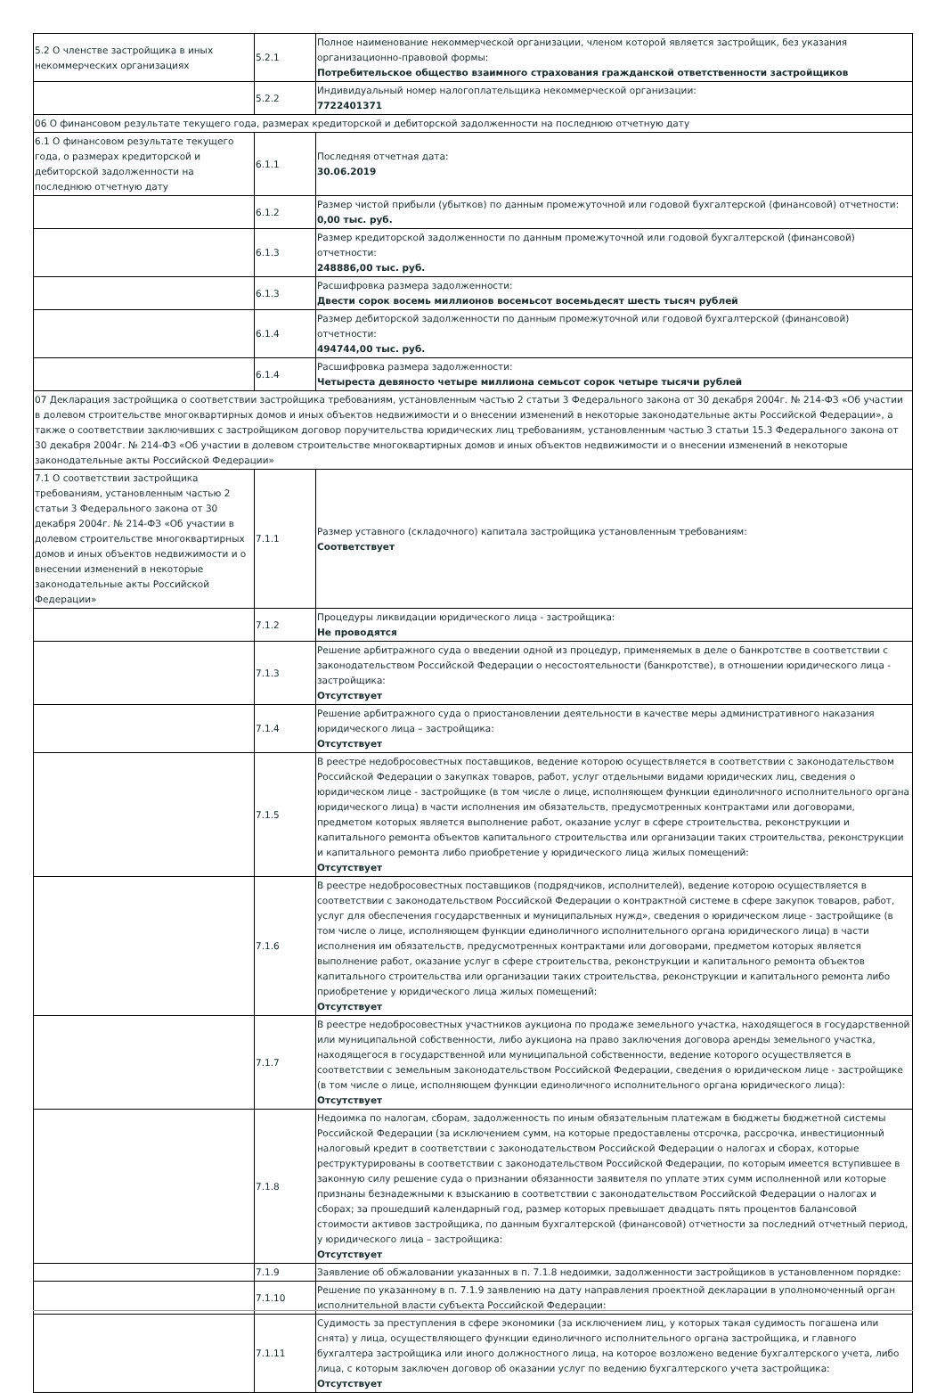| 5.2 О членстве застройщика в иных некоммерческих организациях | 5.2.1 | Полное наименование некоммерческой организации, членом которой является застройщик, без указания организационно-правовой формы: Потребительское общество взаимного страхования гражданской ответственности застройщиков |
| | 5.2.2 | Индивидуальный номер налогоплательщика некоммерческой организации: 7722401371 |
| 06 О финансовом результате текущего года, размерах кредиторской и дебиторской задолженности на последнюю отчетную дату | | |
| 6.1 О финансовом результате текущего года, о размерах кредиторской и дебиторской задолженности на последнюю отчетную дату | 6.1.1 | Последняя отчетная дата: 30.06.2019 |
| | 6.1.2 | Размер чистой прибыли (убытков) по данным промежуточной или годовой бухгалтерской (финансовой) отчетности: 0,00 тыс. руб. |
| | 6.1.3 | Размер кредиторской задолженности по данным промежуточной или годовой бухгалтерской (финансовой) отчетности: 248886,00 тыс. руб. |
| | 6.1.3 | Расшифровка размера задолженности: Двести сорок восемь миллионов восемьсот восемьдесят шесть тысяч рублей |
| | 6.1.4 | Размер дебиторской задолженности по данным промежуточной или годовой бухгалтерской (финансовой) отчетности: 494744,00 тыс. руб. |
| | 6.1.4 | Расшифровка размера задолженности: Четыреста девяносто четыре миллиона семьсот сорок четыре тысячи рублей |
| 07 Декларация застройщика о соответствии застройщика требованиям, установленным частью 2 статьи 3 Федерального закона от 30 декабря 2004г. № 214-ФЗ «Об участии в долевом строительстве многоквартирных домов и иных объектов недвижимости и о внесении изменений в некоторые законодательные акты Российской Федерации», а также о соответствии заключивших с застройщиком договор поручительства юридических лиц требованиям, установленным частью 3 статьи 15.3 Федерального закона от 30 декабря 2004г. № 214-ФЗ «Об участии в долевом строительстве многоквартирных домов и иных объектов недвижимости и о внесении изменений в некоторые законодательные акты Российской Федерации» | | |
| 7.1 О соответствии застройщика требованиям, установленным частью 2 статьи 3 Федерального закона от 30 декабря 2004г. № 214-ФЗ «Об участии в долевом строительстве многоквартирных домов и иных объектов недвижимости и о внесении изменений в некоторые законодательные акты Российской Федерации» | 7.1.1 | Размер уставного (складочного) капитала застройщика установленным требованиям: Соответствует |
| | 7.1.2 | Процедуры ликвидации юридического лица - застройщика: Не проводятся |
| | 7.1.3 | Решение арбитражного суда о введении одной из процедур, применяемых в деле о банкротстве в соответствии с законодательством Российской Федерации о несостоятельности (банкротстве), в отношении юридического лица - застройщика: Отсутствует |
| | 7.1.4 | Решение арбитражного суда о приостановлении деятельности в качестве меры административного наказания юридического лица – застройщика: Отсутствует |
| | 7.1.5 | В реестре недобросовестных поставщиков, ведение которою осуществляется в соответствии с законодательством Российской Федерации о закупках товаров, работ, услуг отдельными видами юридических лиц, сведения о юридическом лице - застройщике (в том числе о лице, исполняющем функции единоличного исполнительного органа юридического лица) в части исполнения им обязательств, предусмотренных контрактами или договорами, предметом которых является выполнение работ, оказание услуг в сфере строительства, реконструкции и капитального ремонта объектов капитального строительства или организации таких строительства, реконструкции и капитального ремонта либо приобретение у юридического лица жилых помещений: Отсутствует |
| | 7.1.6 | В реестре недобросовестных поставщиков (подрядчиков, исполнителей), ведение которою осуществляется в соответствии с законодательством Российской Федерации о контрактной системе в сфере закупок товаров, работ, услуг для обеспечения государственных и муниципальных нужд», сведения о юридическом лице - застройщике (в том числе о лице, исполняющем функции единоличного исполнительного органа юридического лица) в части исполнения им обязательств, предусмотренных контрактами или договорами, предметом которых является выполнение работ, оказание услуг в сфере строительства, реконструкции и капитального ремонта объектов капитального строительства или организации таких строительства, реконструкции и капитального ремонта либо приобретение у юридического лица жилых помещений: Отсутствует |
| | 7.1.7 | В реестре недобросовестных участников аукциона по продаже земельного участка, находящегося в государственной или муниципальной собственности, либо аукциона на право заключения договора аренды земельного участка, находящегося в государственной или муниципальной собственности, ведение которого осуществляется в соответствии с земельным законодательством Российской Федерации, сведения о юридическом лице - застройщике (в том числе о лице, исполняющем функции единоличного исполнительного органа юридического лица): Отсутствует |
| | 7.1.8 | Недоимка по налогам, сборам, задолженность по иным обязательным платежам в бюджеты бюджетной системы Российской Федерации (за исключением сумм, на которые предоставлены отсрочка, рассрочка, инвестиционный налоговый кредит в соответствии с законодательством Российской Федерации о налогах и сборах, которые реструктурированы в соответствии с законодательством Российской Федерации, по которым имеется вступившее в законную силу решение суда о признании обязанности заявителя по уплате этих сумм исполненной или которые признаны безнадежными к взысканию в соответствии с законодательством Российской Федерации о налогах и сборах; за прошедший календарный год, размер которых превышает двадцать пять процентов балансовой стоимости активов застройщика, по данным бухгалтерской (финансовой) отчетности за последний отчетный период, у юридического лица – застройщика: Отсутствует |
| | 7.1.9 | Заявление об обжаловании указанных в п. 7.1.8 недоимки, задолженности застройщиков в установленном порядке: |
| | 7.1.10 | Решение по указанному в п. 7.1.9 заявлению на дату направления проектной декларации в уполномоченный орган исполнительной власти субъекта Российской Федерации: |
| | 7.1.11 | Судимость за преступления в сфере экономики (за исключением лиц, у которых такая судимость погашена или снята) у лица, осуществляющего функции единоличного исполнительного органа застройщика, и главного бухгалтера застройщика или иного должностного лица, на которое возложено ведение бухгалтерского учета, либо лица, с которым заключен договор об оказании услуг по ведению бухгалтерского учета застройщика: Отсутствует |